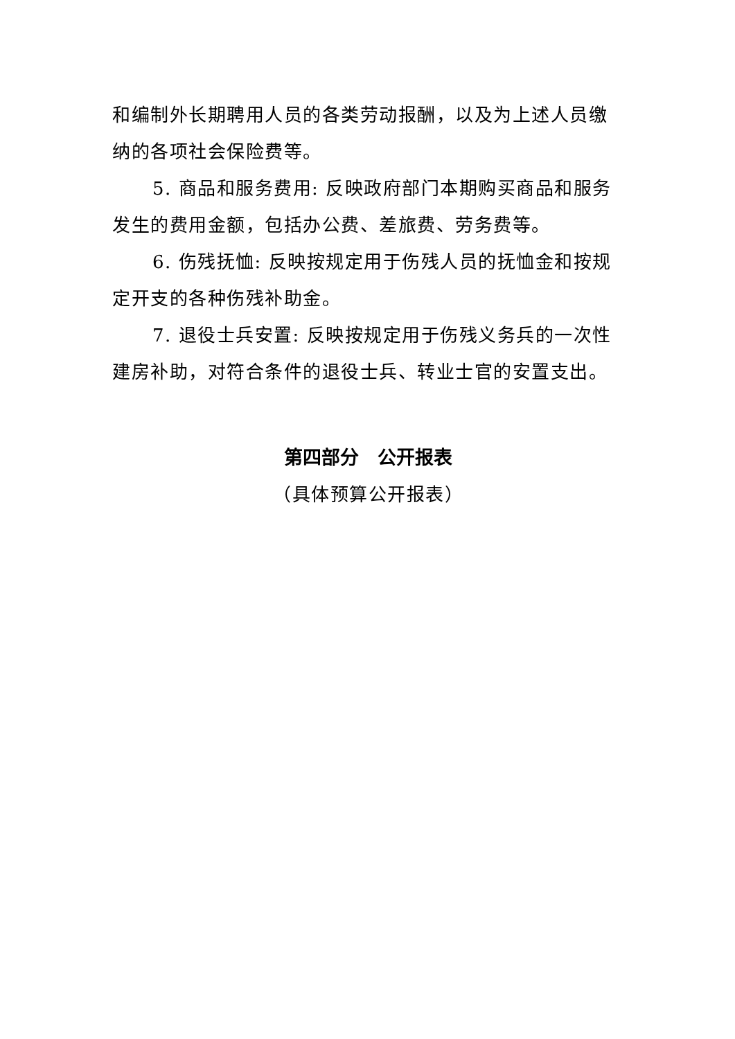和编制外长期聘用人员的各类劳动报酬，以及为上述人员缴纳的各项社会保险费等。
5. 商品和服务费用: 反映政府部门本期购买商品和服务发生的费用金额，包括办公费、差旅费、劳务费等。
6. 伤残抚恤: 反映按规定用于伤残人员的抚恤金和按规定开支的各种伤残补助金。
7. 退役士兵安置: 反映按规定用于伤残义务兵的一次性建房补助，对符合条件的退役士兵、转业士官的安置支出。
第四部分　公开报表
（具体预算公开报表）